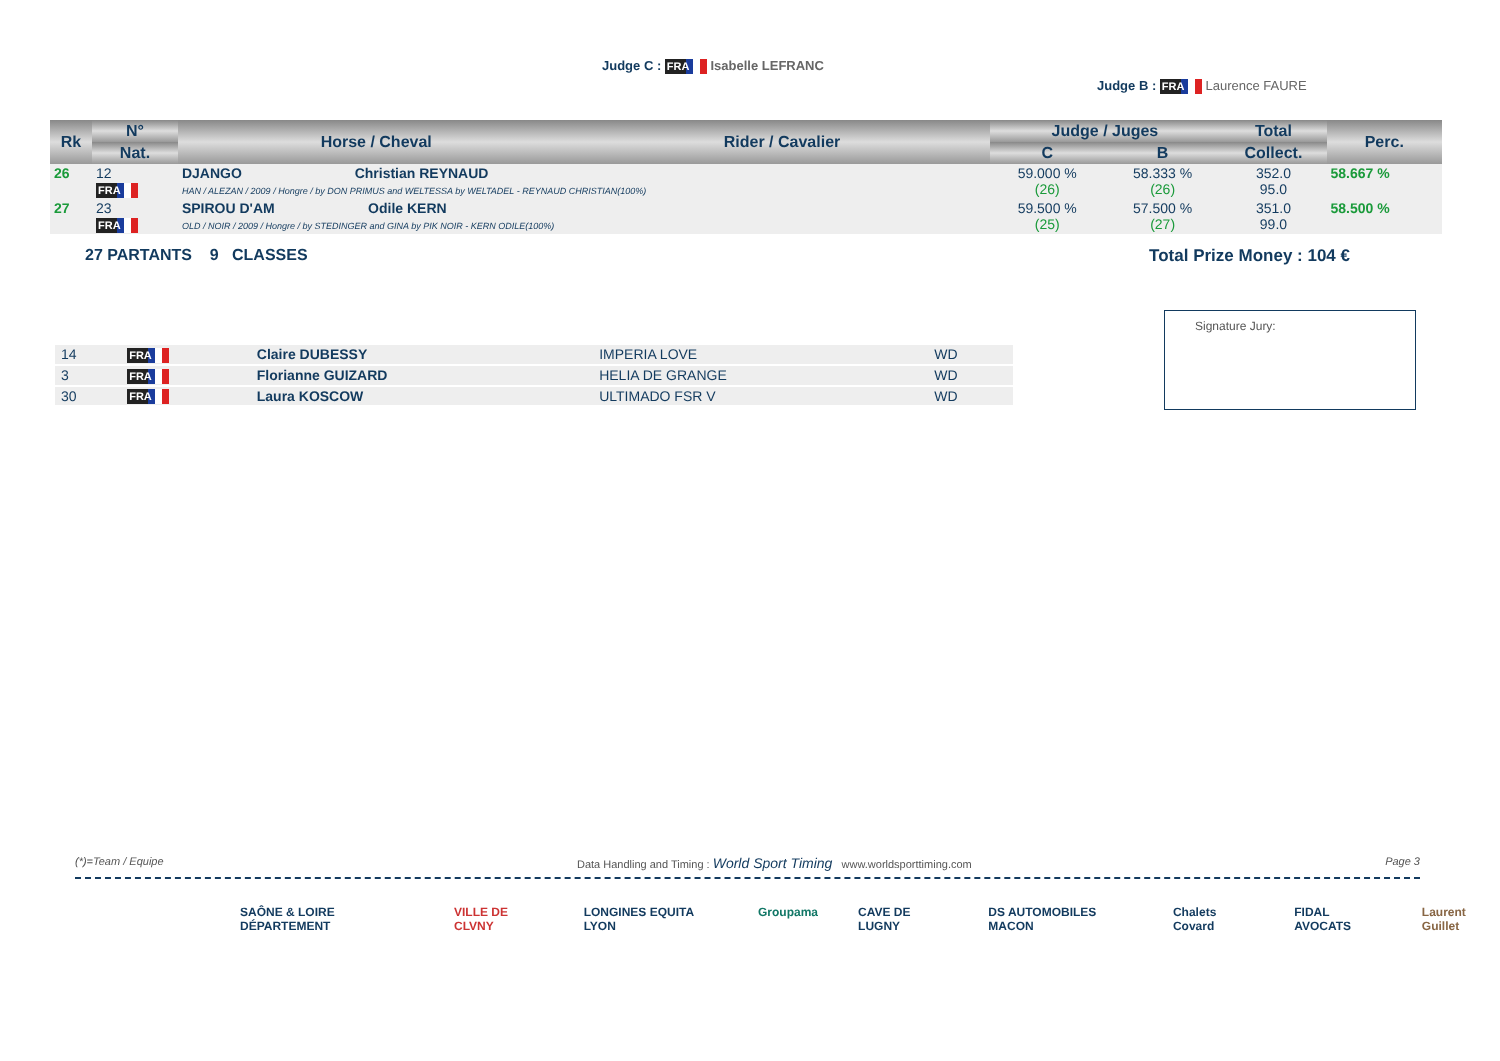Judge C : FRA Isabelle LEFRANC
Judge B : FRA Laurence FAURE
| Rk | N° | Horse / Cheval | Rider / Cavalier | Judge / Juges | | Total | Perc. |
| --- | --- | --- | --- | --- | --- | --- | --- |
| | Nat. | | | C | B | Collect. | |
| 26 | 12 FRA | DJANGO Christian REYNAUD HAN / ALEZAN / 2009 / Hongre / by DON PRIMUS and WELTESSA by WELTADEL - REYNAUD CHRISTIAN(100%) | | 59.000 % (26) | 58.333 % (26) | 352.0 95.0 | 58.667 % |
| 27 | 23 FRA | SPIROU D'AM Odile KERN OLD / NOIR / 2009 / Hongre / by STEDINGER and GINA by PIK NOIR - KERN ODILE(100%) | | 59.500 % (25) | 57.500 % (27) | 351.0 99.0 | 58.500 % |
27 PARTANTS 9 CLASSES Total Prize Money : 104 €
Signature Jury:
| 14 | FRA | Claire DUBESSY | IMPERIA LOVE | WD |
| 3 | FRA | Florianne GUIZARD | HELIA DE GRANGE | WD |
| 30 | FRA | Laura KOSCOW | ULTIMADO FSR V | WD |
(*)=Team / Equipe Data Handling and Timing : World Sport Timing www.worldsporttiming.com Page 3
SAÔNE & LOIRE DÉPARTEMENT VILLE DE CLVNY LONGINES EQUITA LYON Groupama CAVE DE LUGNY DS AUTOMOBILES MACON Chalets Covard FIDAL AVOCATS Laurent Guillet